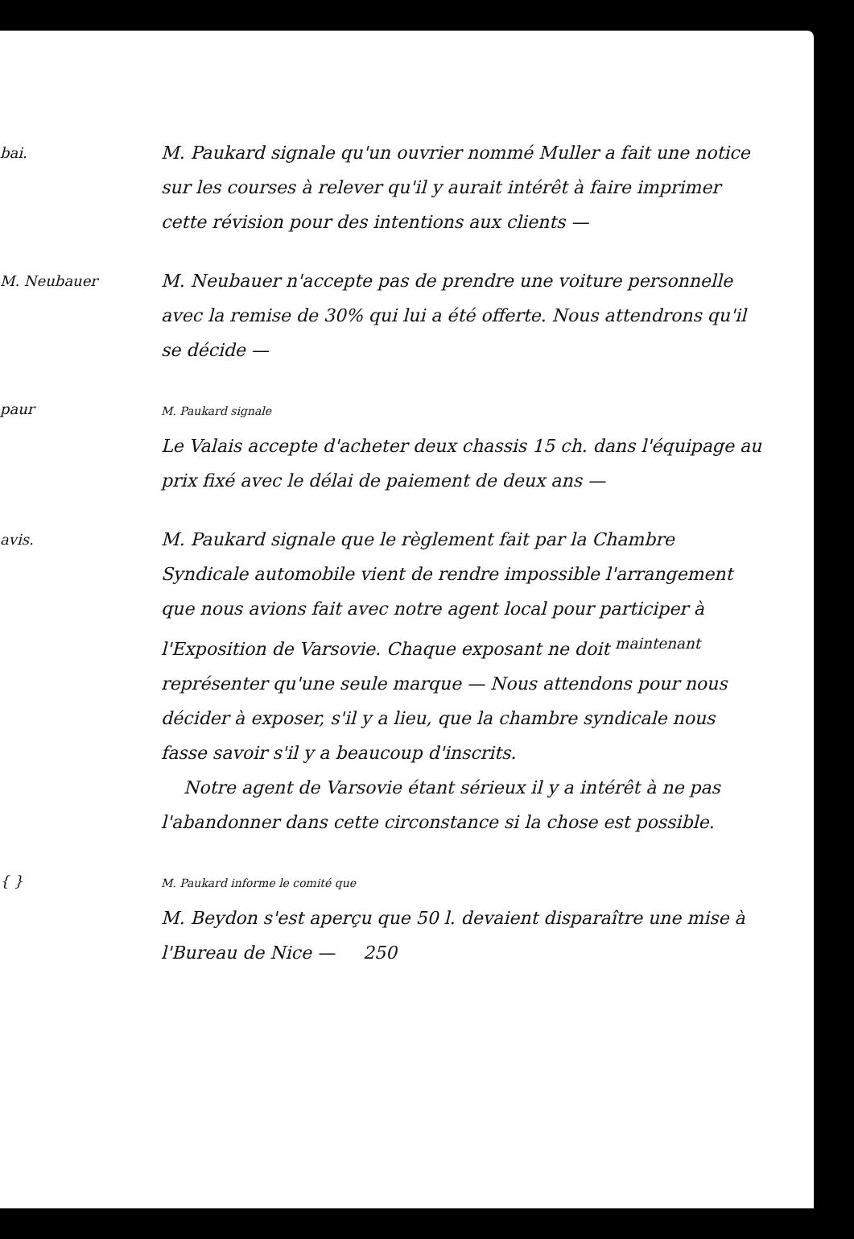bai.
M. Paukard signale qu'un ouvrier nommé Muller a fait une notice sur les courses à relever qu'il y aurait intérêt à faire imprimer cette révision pour des intentions aux clients —
M. Neubauer
M. Neubauer n'accepte pas de prendre une voiture personnelle avec la remise de 30% qui lui a été offerte. Nous attendrons qu'il se décide —
paur
M. Paukard signale
Le Valais accepte d'acheter deux chassis 15 ch. dans l'équipage au prix fixé avec le délai de paiement de deux ans —
avis.
M. Paukard signale que le règlement fait par la Chambre Syndicale automobile vient de rendre impossible l'arrangement que nous avions fait avec notre agent local pour participer à l'Exposition de Varsovie. Chaque exposant ne doit <sup>maintenant</sup> représenter qu'une seule marque — Nous attendons pour nous décider à exposer, s'il y a lieu, que la chambre syndicale nous fasse savoir s'il y a beaucoup d'inscrits.
Notre agent de Varsovie étant sérieux il y a intérêt à ne pas l'abandonner dans cette circonstance si la chose est possible.
{ }
M. Paukard informe le comité que
M. Beydon s'est aperçu que 50 l. devaient disparaître une mise à l'Bureau de Nice — 250